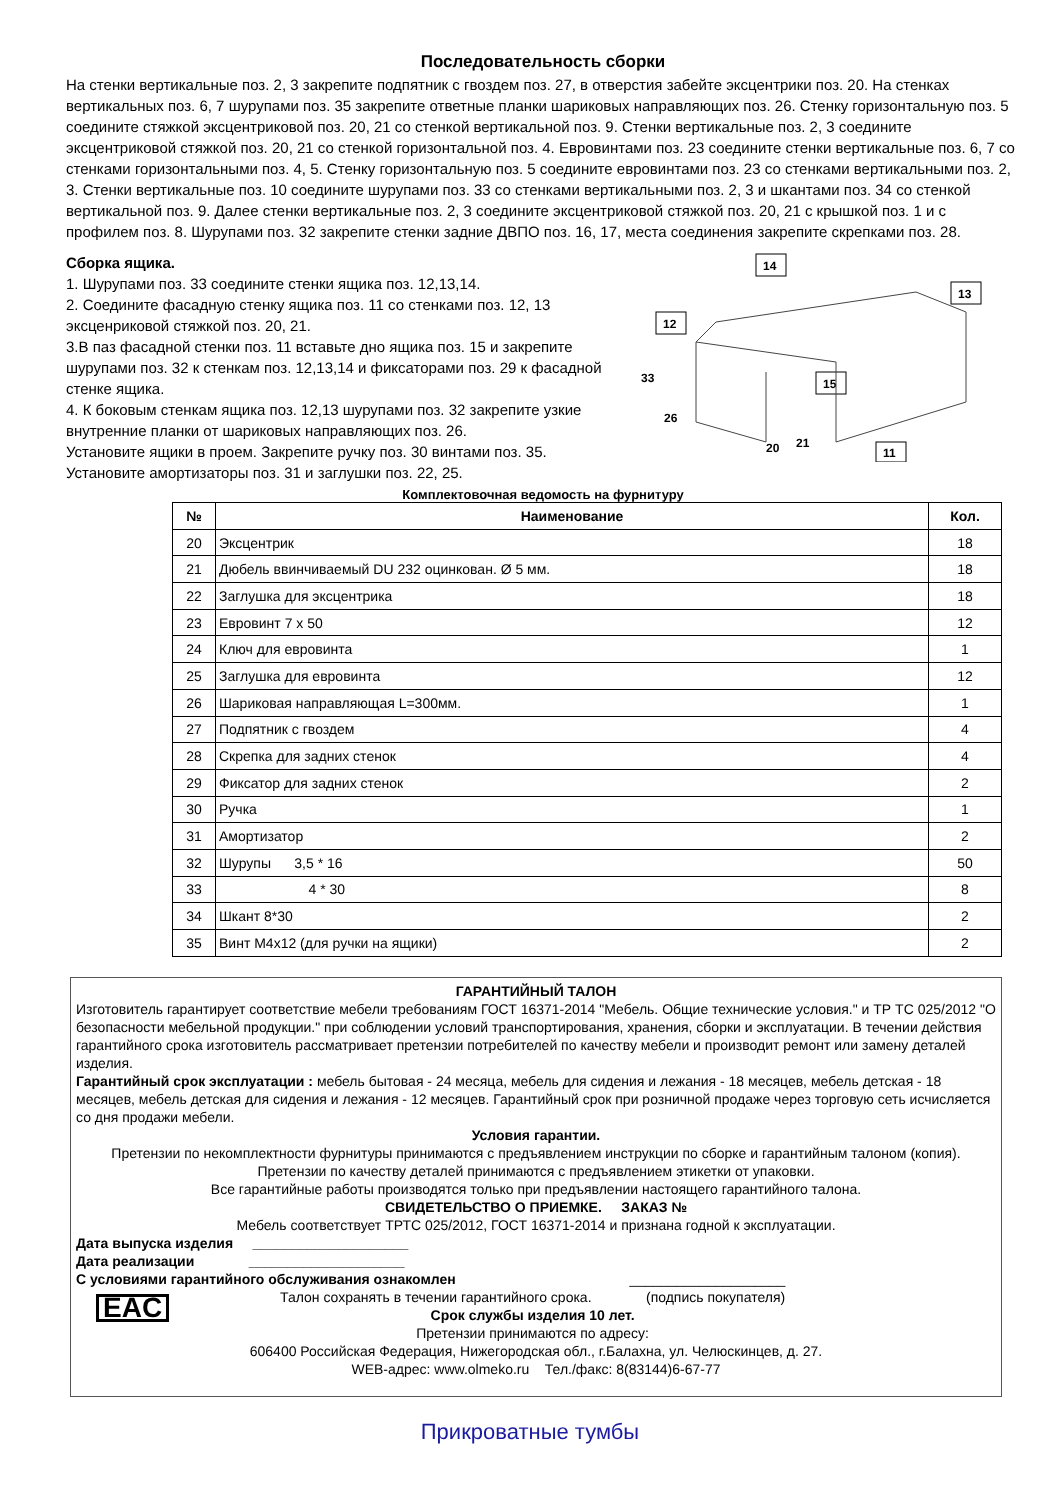Последовательность сборки
На стенки вертикальные поз. 2, 3 закрепите подпятник с гвоздем поз. 27, в отверстия забейте эксцентрики поз. 20. На стенках вертикальных поз. 6, 7 шурупами поз. 35 закрепите ответные планки шариковых направляющих поз. 26. Стенку горизонтальную поз. 5 соедините стяжкой эксцентриковой поз. 20, 21 со стенкой вертикальной поз. 9. Стенки вертикальные поз. 2, 3 соедините эксцентриковой стяжкой поз. 20, 21 со стенкой горизонтальной поз. 4. Евровинтами поз. 23 соедините стенки вертикальные поз. 6, 7 со стенками горизонтальными поз. 4, 5. Стенку горизонтальную поз. 5 соедините евровинтами поз. 23 со стенками вертикальными поз. 2, 3. Стенки вертикальные поз. 10 соедините шурупами поз. 33 со стенками вертикальными поз. 2, 3 и шкантами поз. 34 со стенкой вертикальной поз. 9. Далее стенки вертикальные поз. 2, 3 соедините эксцентриковой стяжкой поз. 20, 21 с крышкой поз. 1 и с профилем поз. 8. Шурупами поз. 32 закрепите стенки задние ДВПО поз. 16, 17, места соединения закрепите скрепками поз. 28.
Сборка ящика.
1. Шурупами поз. 33 соедините стенки ящика поз. 12,13,14.
2. Соедините фасадную стенку ящика поз. 11 со стенками поз. 12, 13 эксценриковой стяжкой поз. 20, 21.
3.В паз фасадной стенки поз. 11 вставьте дно ящика поз. 15 и закрепите шурупами поз. 32 к стенкам поз. 12,13,14 и фиксаторами поз. 29 к фасадной стенке ящика.
4. К боковым стенкам ящика поз. 12,13 шурупами поз. 32 закрепите узкие внутренние планки от шариковых направляющих поз. 26.
Установите ящики в проем. Закрепите ручку поз. 30 винтами поз. 35.
Установите амортизаторы поз. 31 и заглушки поз. 22, 25.
14
13
12
33
26
15
20
21
11
Комплектовочная ведомость на фурнитуру
| № | Наименование | Кол. |
| --- | --- | --- |
| 20 | Эксцентрик | 18 |
| 21 | Дюбель ввинчиваемый DU 232 оцинкован. Ø 5 мм. | 18 |
| 22 | Заглушка для эксцентрика | 18 |
| 23 | Евровинт 7 х 50 | 12 |
| 24 | Ключ для евровинта | 1 |
| 25 | Заглушка для евровинта | 12 |
| 26 | Шариковая направляющая L=300мм. | 1 |
| 27 | Подпятник с гвоздем | 4 |
| 28 | Скрепка для задних стенок | 4 |
| 29 | Фиксатор для задних стенок | 2 |
| 30 | Ручка | 1 |
| 31 | Амортизатор | 2 |
| 32 | Шурупы 3,5 * 16 | 50 |
| 33 | 4 * 30 | 8 |
| 34 | Шкант 8*30 | 2 |
| 35 | Винт М4х12 (для ручки на ящики) | 2 |
ГАРАНТИЙНЫЙ ТАЛОН
Изготовитель гарантирует соответствие мебели требованиям ГОСТ 16371-2014 "Мебель. Общие технические условия." и ТР ТС 025/2012 "О безопасности мебельной продукции." при соблюдении условий транспортирования, хранения, сборки и эксплуатации. В течении действия гарантийного срока изготовитель рассматривает претензии потребителей по качеству мебели и производит ремонт или замену деталей изделия.
Гарантийный срок эксплуатации : мебель бытовая - 24 месяца, мебель для сидения и лежания - 18 месяцев, мебель детская - 18 месяцев, мебель детская для сидения и лежания - 12 месяцев. Гарантийный срок при розничной продаже через торговую сеть исчисляется со дня продажи мебели.
Условия гарантии.
Претензии по некомплектности фурнитуры принимаются с предъявлением инструкции по сборке и гарантийным талоном (копия).
Претензии по качеству деталей принимаются с предъявлением этикетки от упаковки.
Все гарантийные работы производятся только при предъявлении настоящего гарантийного талона.
СВИДЕТЕЛЬСТВО О ПРИЕМКЕ. ЗАКАЗ №
Мебель соответствует ТРТС 025/2012, ГОСТ 16371-2014 и признана годной к эксплуатации.
Дата выпуска изделия ____________________
Дата реализации ____________________
С условиями гарантийного обслуживания ознакомлен ____________________
EAC
Талон сохранять в течении гарантийного срока. (подпись покупателя)
Срок службы изделия 10 лет.
Претензии принимаются по адресу:
606400 Российская Федерация, Нижегородская обл., г.Балахна, ул. Челюскинцев, д. 27.
WEB-адрес: www.olmeko.ru Тел./факс: 8(83144)6-67-77
Прикроватные тумбы